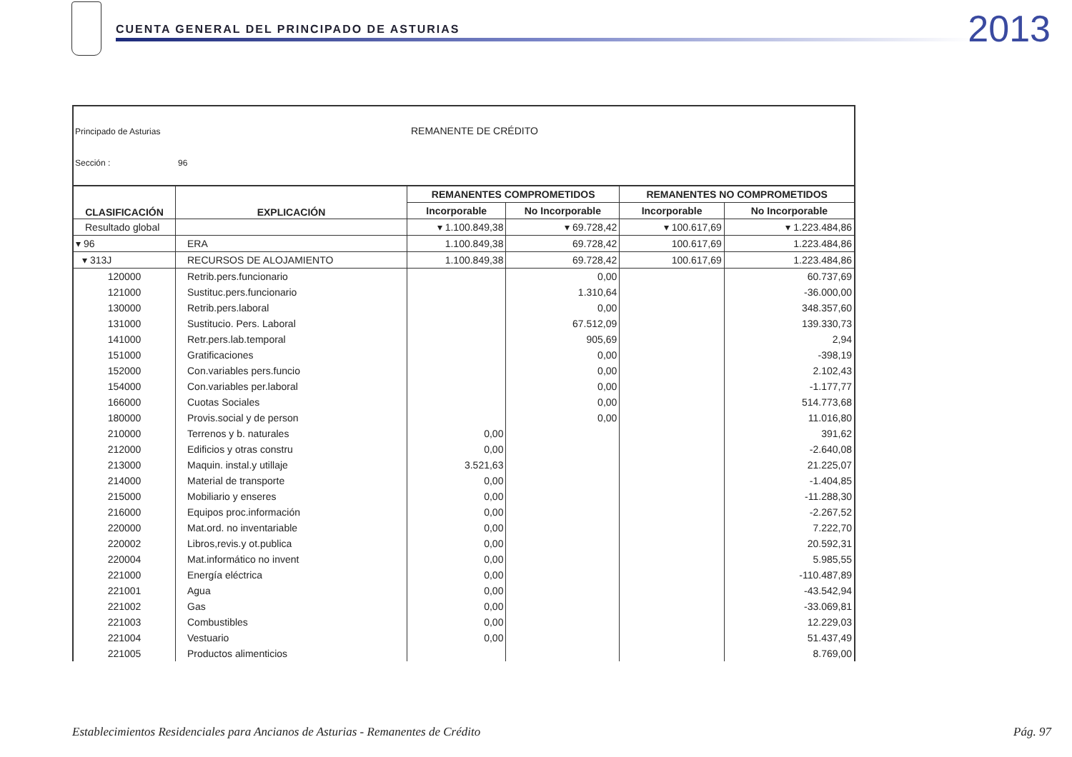CUENTA GENERAL DEL PRINCIPADO DE ASTURIAS
2013
Principado de Asturias REMANENTE DE CRÉDITO
Sección : 96
| CLASIFICACIÓN | EXPLICACIÓN | REMANENTES COMPROMETIDOS | | REMANENTES NO COMPROMETIDOS | |
| --- | --- | --- | --- | --- | --- |
| | | Incorporable | No Incorporable | Incorporable | No Incorporable |
| Resultado global | | ▾ 1.100.849,38 | ▾ 69.728,42 | ▾ 100.617,69 | ▾ 1.223.484,86 |
| ▾ 96 | ERA | 1.100.849,38 | 69.728,42 | 100.617,69 | 1.223.484,86 |
| ▾ 313J | RECURSOS DE ALOJAMIENTO | 1.100.849,38 | 69.728,42 | 100.617,69 | 1.223.484,86 |
| 120000 | Retrib.pers.funcionario | | 0,00 | | 60.737,69 |
| 121000 | Sustituc.pers.funcionario | | 1.310,64 | | -36.000,00 |
| 130000 | Retrib.pers.laboral | | 0,00 | | 348.357,60 |
| 131000 | Sustitucio. Pers. Laboral | | 67.512,09 | | 139.330,73 |
| 141000 | Retr.pers.lab.temporal | | 905,69 | | 2,94 |
| 151000 | Gratificaciones | | 0,00 | | -398,19 |
| 152000 | Con.variables pers.funcio | | 0,00 | | 2.102,43 |
| 154000 | Con.variables per.laboral | | 0,00 | | -1.177,77 |
| 166000 | Cuotas Sociales | | 0,00 | | 514.773,68 |
| 180000 | Provis.social y de person | | 0,00 | | 11.016,80 |
| 210000 | Terrenos y b. naturales | 0,00 | | | 391,62 |
| 212000 | Edificios y otras constru | 0,00 | | | -2.640,08 |
| 213000 | Maquin. instal.y utillaje | 3.521,63 | | | 21.225,07 |
| 214000 | Material de transporte | 0,00 | | | -1.404,85 |
| 215000 | Mobiliario y enseres | 0,00 | | | -11.288,30 |
| 216000 | Equipos proc.información | 0,00 | | | -2.267,52 |
| 220000 | Mat.ord. no inventariable | 0,00 | | | 7.222,70 |
| 220002 | Libros,revis.y ot.publica | 0,00 | | | 20.592,31 |
| 220004 | Mat.informático no invent | 0,00 | | | 5.985,55 |
| 221000 | Energía eléctrica | 0,00 | | | -110.487,89 |
| 221001 | Agua | 0,00 | | | -43.542,94 |
| 221002 | Gas | 0,00 | | | -33.069,81 |
| 221003 | Combustibles | 0,00 | | | 12.229,03 |
| 221004 | Vestuario | 0,00 | | | 51.437,49 |
| 221005 | Productos alimenticios | | | | 8.769,00 |
Establecimientos Residenciales para Ancianos de Asturias - Remanentes de Crédito Pág. 97